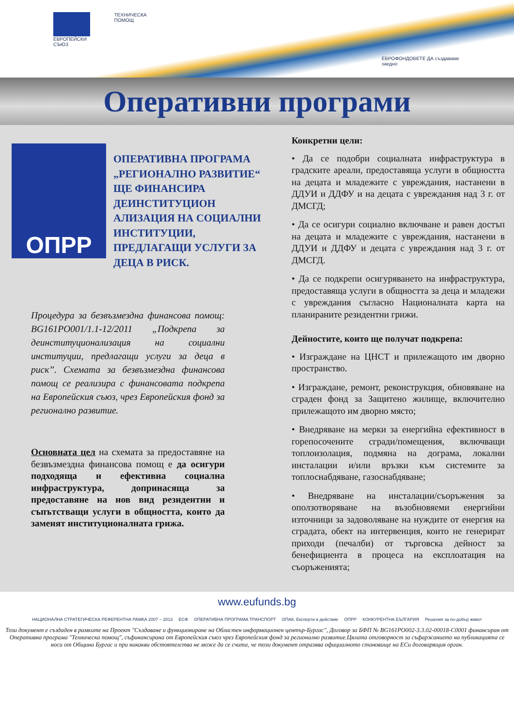ЕВРОПЕЙСКИ СЪЮЗ ТЕХНИЧЕСКА ПОМОЩ
ЕВРОФОНДОВЕТЕ ДА създаваме заедно
Оперативни програми
ОПРР
ОПЕРАТИВНА ПРОГРАМА „РЕГИОНАЛНО РАЗВИТИЕ“ ЩЕ ФИНАНСИРА ДЕИНСТИТУЦИОН АЛИЗАЦИЯ НА СОЦИАЛНИ
ИНСТИТУЦИИ, ПРЕДЛАГАЩИ УСЛУГИ ЗА ДЕЦА В РИСК.
Процедура за безвъзмездна финансова помощ: BG161PO001/1.1-12/2011 „Подкрепа за деинституционализация на социални институции, предлагащи услуги за деца в риск”. Схемата за безвъзмездна финансова помощ се реализира с финансовата подкрепа на Европейския съюз, чрез Европейския фонд за регионално развитие.
Основната цел на схемата за предоставяне на безвъзмездна финансова помощ е да осигури подходяща и ефективна социална инфраструктура, допринасяща за предоставяне на нов вид резидентни и съпътстващи услуги в общността, които да заменят институционалната грижа.
Конкретни цели:
• Да се подобри социалната инфраструктура в градските ареали, предоставяща услуги в общността на децата и младежите с увреждания, настанени в ДДУИ и ДДФУ и на децата с увреждания над 3 г. от ДМСГД;
• Да се осигури социално включване и равен достъп на децата и младежите с увреждания, настанени в ДДУИ и ДДФУ и децата с увреждания над 3 г. от ДМСГД.
• Да се подкрепи осигуряването на инфраструктура, предоставяща услуги в общността за деца и младежи с увреждания съгласно Националната карта на планираните резидентни грижи.
Дейностите, които ще получат подкрепа:
• Изграждане на ЦНСТ и прилежащото им дворно пространство.
• Изграждане, ремонт, реконструкция, обновяване на сграден фонд за Защитено жилище, включително прилежащото им дворно място;
• Внедряване на мерки за енергийна ефективност в горепосочените сгради/помещения, включващи топлоизолация, подмяна на дограма, локални инсталации и/или връзки към системите за топлоснабдяване, газоснабдяване;
• Внедряване на инсталации/съоръжения за оползотворяване на възобновяеми енергийни източници за задоволяване на нуждите от енергия на сградата, обект на интервенция, които не генерират приходи (печалби) от търговска дейност за бенефициента в процеса на експлоатация на съоръженията;
www.eufunds.bg
НАЦИОНАЛНА СТРАТЕГИЧЕСКА РЕФЕРЕНТНА РАМКА 2007 – 2013 ЕСФ ОПЕРАТИВНА ПРОГРАМА ТРАНСПОРТ ОПАК. Експерти в действие ОПРР КОНКУРЕНТНА БЪЛГАРИЯ Решения за по-добър живот
Този документ е създаден в рамките на Проект "Създаване и функциониране на Областен информационен център-Бургас", Договор за БФП № BG161PO002-3.3.02-00018-C0001 финансиран от Оперативна програма "Техническа помощ", съфинансирана от Европейския съюз чрез Европейския фонд за регионално развитие.Цялата отговорност за съфаржанието на публикацията се носи от Община Бургас и при никакви обстоятелства не може да се счита, че този документ отразява официалното становище на ЕСи договарящия орган.